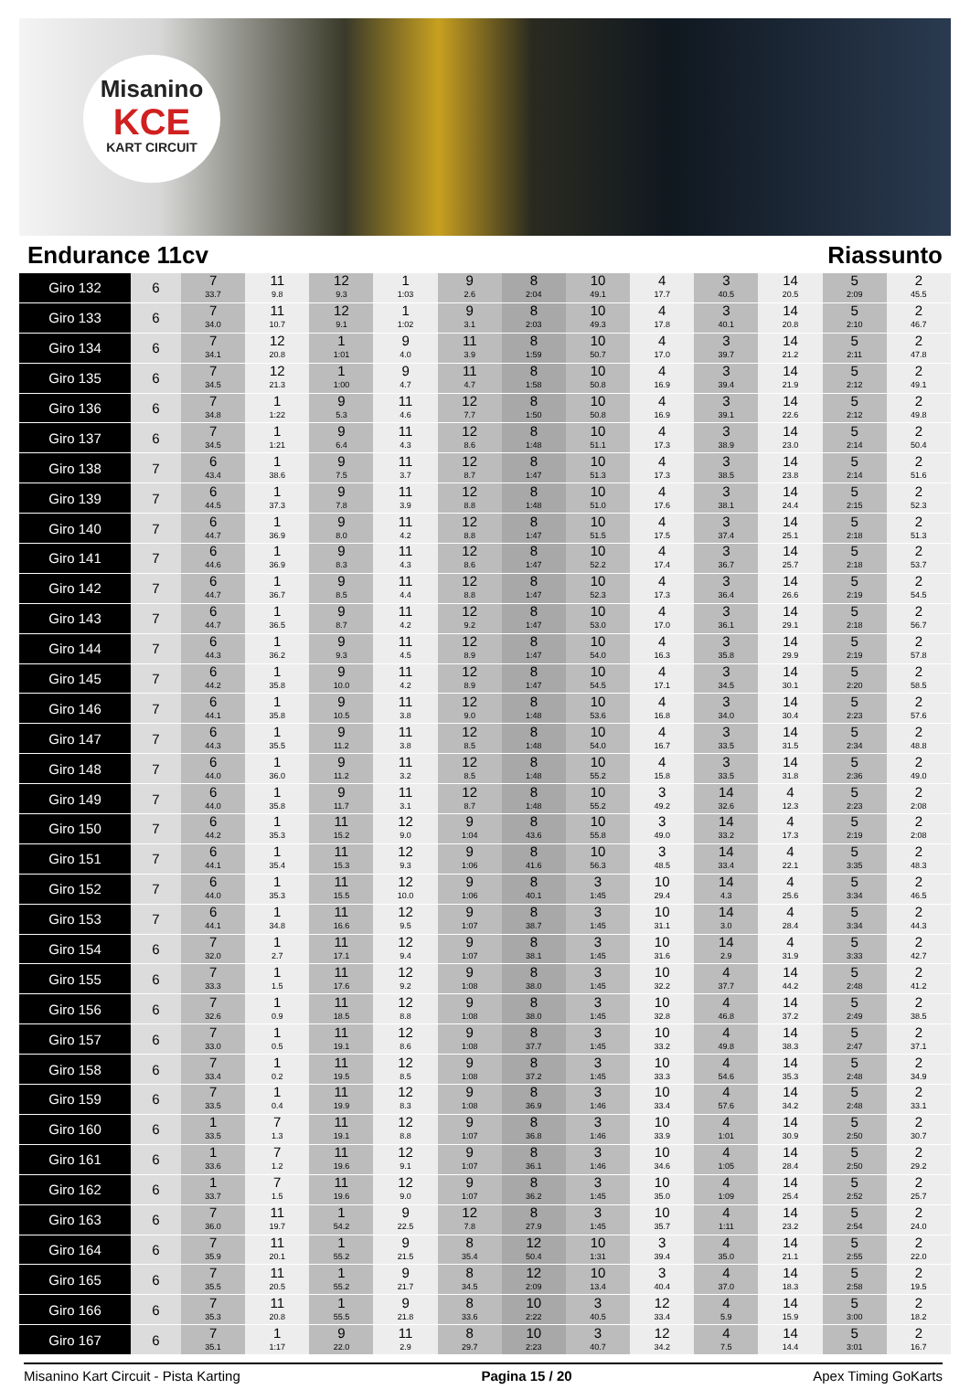Misanino
KCE
KART CIRCUIT
Endurance 11cv Riassunto
| Giro 132 | 6 | 7 33.7 | 11 9.8 | 12 9.3 | 1 1:03 | 9 2.6 | 8 2:04 | 10 49.1 | 4 17.7 | 3 40.5 | 14 20.5 | 5 2:09 | 2 45.5 |
| Giro 133 | 6 | 7 34.0 | 11 10.7 | 12 9.1 | 1 1:02 | 9 3.1 | 8 2:03 | 10 49.3 | 4 17.8 | 3 40.1 | 14 20.8 | 5 2:10 | 2 46.7 |
| Giro 134 | 6 | 7 34.1 | 12 20.8 | 1 1:01 | 9 4.0 | 11 3.9 | 8 1:59 | 10 50.7 | 4 17.0 | 3 39.7 | 14 21.2 | 5 2:11 | 2 47.8 |
| Giro 135 | 6 | 7 34.5 | 12 21.3 | 1 1:00 | 9 4.7 | 11 4.7 | 8 1:58 | 10 50.8 | 4 16.9 | 3 39.4 | 14 21.9 | 5 2:12 | 2 49.1 |
| Giro 136 | 6 | 7 34.8 | 1 1:22 | 9 5.3 | 11 4.6 | 12 7.7 | 8 1:50 | 10 50.8 | 4 16.9 | 3 39.1 | 14 22.6 | 5 2:12 | 2 49.8 |
| Giro 137 | 6 | 7 34.5 | 1 1:21 | 9 6.4 | 11 4.3 | 12 8.6 | 8 1:48 | 10 51.1 | 4 17.3 | 3 38.9 | 14 23.0 | 5 2:14 | 2 50.4 |
| Giro 138 | 7 | 6 43.4 | 1 38.6 | 9 7.5 | 11 3.7 | 12 8.7 | 8 1:47 | 10 51.3 | 4 17.3 | 3 38.5 | 14 23.8 | 5 2:14 | 2 51.6 |
| Giro 139 | 7 | 6 44.5 | 1 37.3 | 9 7.8 | 11 3.9 | 12 8.8 | 8 1:48 | 10 51.0 | 4 17.6 | 3 38.1 | 14 24.4 | 5 2:15 | 2 52.3 |
| Giro 140 | 7 | 6 44.7 | 1 36.9 | 9 8.0 | 11 4.2 | 12 8.8 | 8 1:47 | 10 51.5 | 4 17.5 | 3 37.4 | 14 25.1 | 5 2:18 | 2 51.3 |
| Giro 141 | 7 | 6 44.6 | 1 36.9 | 9 8.3 | 11 4.3 | 12 8.6 | 8 1:47 | 10 52.2 | 4 17.4 | 3 36.7 | 14 25.7 | 5 2:18 | 2 53.7 |
| Giro 142 | 7 | 6 44.7 | 1 36.7 | 9 8.5 | 11 4.4 | 12 8.8 | 8 1:47 | 10 52.3 | 4 17.3 | 3 36.4 | 14 26.6 | 5 2:19 | 2 54.5 |
| Giro 143 | 7 | 6 44.7 | 1 36.5 | 9 8.7 | 11 4.2 | 12 9.2 | 8 1:47 | 10 53.0 | 4 17.0 | 3 36.1 | 14 29.1 | 5 2:18 | 2 56.7 |
| Giro 144 | 7 | 6 44.3 | 1 36.2 | 9 9.3 | 11 4.5 | 12 8.9 | 8 1:47 | 10 54.0 | 4 16.3 | 3 35.8 | 14 29.9 | 5 2:19 | 2 57.8 |
| Giro 145 | 7 | 6 44.2 | 1 35.8 | 9 10.0 | 11 4.2 | 12 8.9 | 8 1:47 | 10 54.5 | 4 17.1 | 3 34.5 | 14 30.1 | 5 2:20 | 2 58.5 |
| Giro 146 | 7 | 6 44.1 | 1 35.8 | 9 10.5 | 11 3.8 | 12 9.0 | 8 1:48 | 10 53.6 | 4 16.8 | 3 34.0 | 14 30.4 | 5 2:23 | 2 57.6 |
| Giro 147 | 7 | 6 44.3 | 1 35.5 | 9 11.2 | 11 3.8 | 12 8.5 | 8 1:48 | 10 54.0 | 4 16.7 | 3 33.5 | 14 31.5 | 5 2:34 | 2 48.8 |
| Giro 148 | 7 | 6 44.0 | 1 36.0 | 9 11.2 | 11 3.2 | 12 8.5 | 8 1:48 | 10 55.2 | 4 15.8 | 3 33.5 | 14 31.8 | 5 2:36 | 2 49.0 |
| Giro 149 | 7 | 6 44.0 | 1 35.8 | 9 11.7 | 11 3.1 | 12 8.7 | 8 1:48 | 10 55.2 | 3 49.2 | 14 32.6 | 4 12.3 | 5 2:23 | 2 2:08 |
| Giro 150 | 7 | 6 44.2 | 1 35.3 | 11 15.2 | 12 9.0 | 9 1:04 | 8 43.6 | 10 55.8 | 3 49.0 | 14 33.2 | 4 17.3 | 5 2:19 | 2 2:08 |
| Giro 151 | 7 | 6 44.1 | 1 35.4 | 11 15.3 | 12 9.3 | 9 1:06 | 8 41.6 | 10 56.3 | 3 48.5 | 14 33.4 | 4 22.1 | 5 3:35 | 2 48.3 |
| Giro 152 | 7 | 6 44.0 | 1 35.3 | 11 15.5 | 12 10.0 | 9 1:06 | 8 40.1 | 3 1:45 | 10 29.4 | 14 4.3 | 4 25.6 | 5 3:34 | 2 46.5 |
| Giro 153 | 7 | 6 44.1 | 1 34.8 | 11 16.6 | 12 9.5 | 9 1:07 | 8 38.7 | 3 1:45 | 10 31.1 | 14 3.0 | 4 28.4 | 5 3:34 | 2 44.3 |
| Giro 154 | 6 | 7 32.0 | 1 2.7 | 11 17.1 | 12 9.4 | 9 1:07 | 8 38.1 | 3 1:45 | 10 31.6 | 14 2.9 | 4 31.9 | 5 3:33 | 2 42.7 |
| Giro 155 | 6 | 7 33.3 | 1 1.5 | 11 17.6 | 12 9.2 | 9 1:08 | 8 38.0 | 3 1:45 | 10 32.2 | 4 37.7 | 14 44.2 | 5 2:48 | 2 41.2 |
| Giro 156 | 6 | 7 32.6 | 1 0.9 | 11 18.5 | 12 8.8 | 9 1:08 | 8 38.0 | 3 1:45 | 10 32.8 | 4 46.8 | 14 37.2 | 5 2:49 | 2 38.5 |
| Giro 157 | 6 | 7 33.0 | 1 0.5 | 11 19.1 | 12 8.6 | 9 1:08 | 8 37.7 | 3 1:45 | 10 33.2 | 4 49.8 | 14 38.3 | 5 2:47 | 2 37.1 |
| Giro 158 | 6 | 7 33.4 | 1 0.2 | 11 19.5 | 12 8.5 | 9 1:08 | 8 37.2 | 3 1:45 | 10 33.3 | 4 54.6 | 14 35.3 | 5 2:48 | 2 34.9 |
| Giro 159 | 6 | 7 33.5 | 1 0.4 | 11 19.9 | 12 8.3 | 9 1:08 | 8 36.9 | 3 1:46 | 10 33.4 | 4 57.6 | 14 34.2 | 5 2:48 | 2 33.1 |
| Giro 160 | 6 | 1 33.5 | 7 1.3 | 11 19.1 | 12 8.8 | 9 1:07 | 8 36.8 | 3 1:46 | 10 33.9 | 4 1:01 | 14 30.9 | 5 2:50 | 2 30.7 |
| Giro 161 | 6 | 1 33.6 | 7 1.2 | 11 19.6 | 12 9.1 | 9 1:07 | 8 36.1 | 3 1:46 | 10 34.6 | 4 1:05 | 14 28.4 | 5 2:50 | 2 29.2 |
| Giro 162 | 6 | 1 33.7 | 7 1.5 | 11 19.6 | 12 9.0 | 9 1:07 | 8 36.2 | 3 1:45 | 10 35.0 | 4 1:09 | 14 25.4 | 5 2:52 | 2 25.7 |
| Giro 163 | 6 | 7 36.0 | 11 19.7 | 1 54.2 | 9 22.5 | 12 7.8 | 8 27.9 | 3 1:45 | 10 35.7 | 4 1:11 | 14 23.2 | 5 2:54 | 2 24.0 |
| Giro 164 | 6 | 7 35.9 | 11 20.1 | 1 55.2 | 9 21.5 | 8 35.4 | 12 50.4 | 10 1:31 | 3 39.4 | 4 35.0 | 14 21.1 | 5 2:55 | 2 22.0 |
| Giro 165 | 6 | 7 35.5 | 11 20.5 | 1 55.2 | 9 21.7 | 8 34.5 | 12 2:09 | 10 13.4 | 3 40.4 | 4 37.0 | 14 18.3 | 5 2:58 | 2 19.5 |
| Giro 166 | 6 | 7 35.3 | 11 20.8 | 1 55.5 | 9 21.8 | 8 33.6 | 10 2:22 | 3 40.5 | 12 33.4 | 4 5.9 | 14 15.9 | 5 3:00 | 2 18.2 |
| Giro 167 | 6 | 7 35.1 | 1 1:17 | 9 22.0 | 11 2.9 | 8 29.7 | 10 2:23 | 3 40.7 | 12 34.2 | 4 7.5 | 14 14.4 | 5 3:01 | 2 16.7 |
Misanino Kart Circuit - Pista Karting Pagina 15 / 20 Apex Timing GoKarts